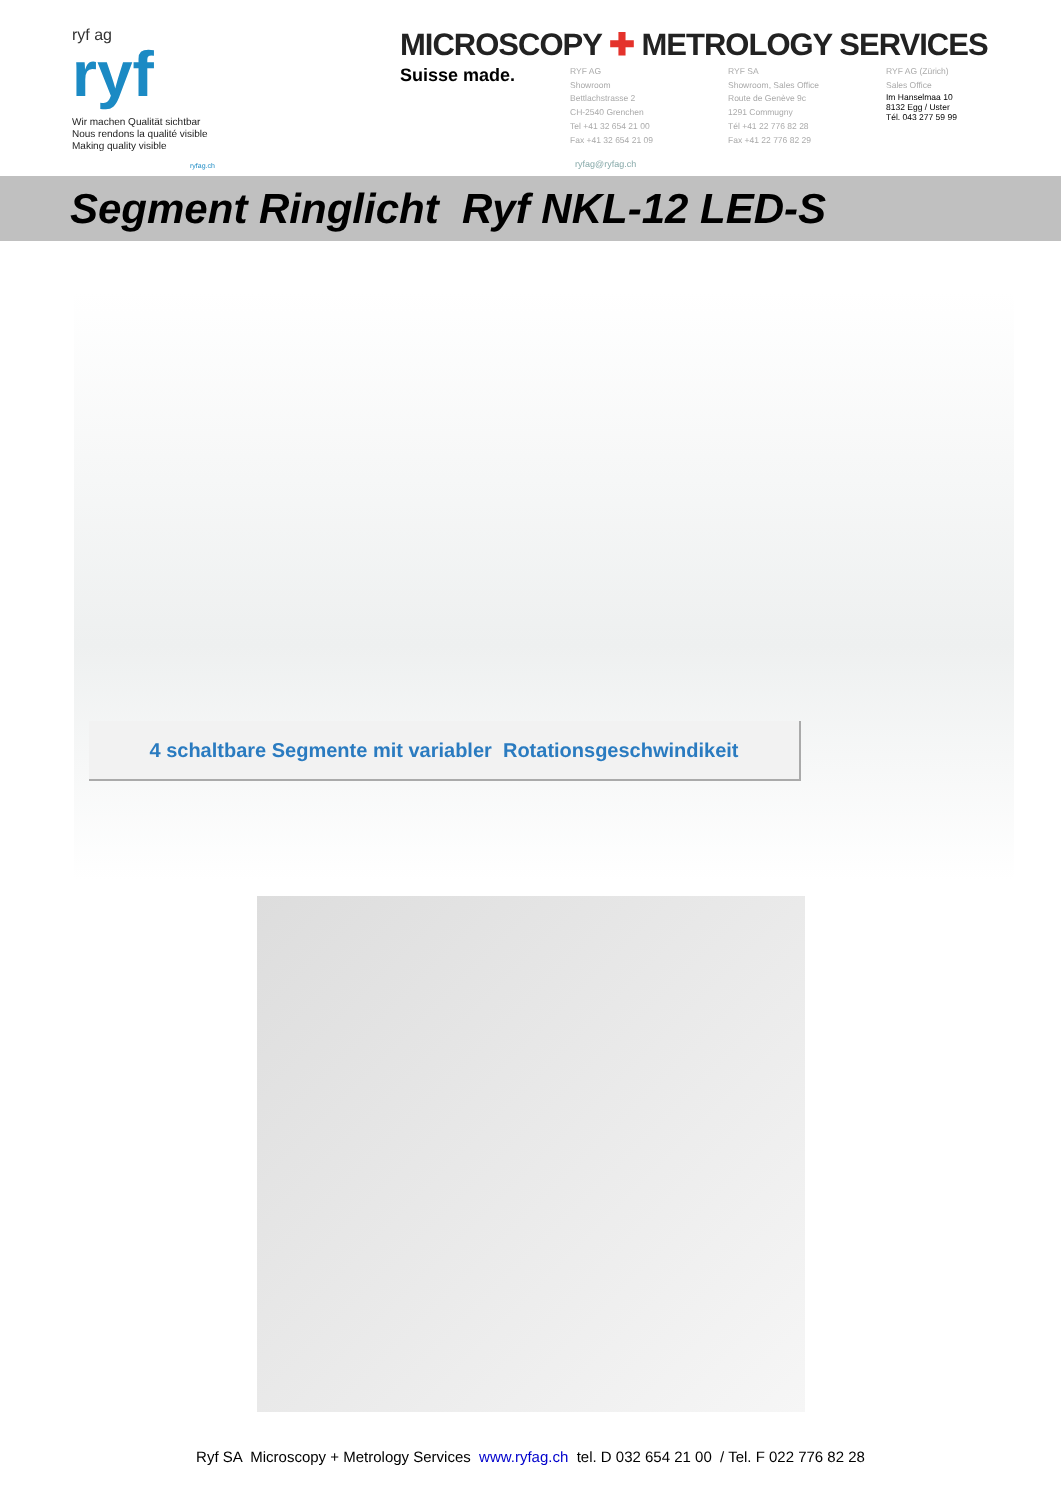ryf ag
ryf
Wir machen Qualität sichtbar
Nous rendons la qualité visible
Making quality visible
ryfag.ch
MICROSCOPY ✚ METROLOGY SERVICES
Suisse made.
RYF AG
Showroom
Bettlachstrasse 2
CH-2540 Grenchen
Tel +41 32 654 21 00
Fax +41 32 654 21 09
RYF SA
Showroom, Sales Office
Route de Genève 9c
1291 Commugny
Tél +41 22 776 82 28
Fax +41 22 776 82 29
RYF AG (Zürich)
Sales Office
Im Hanselmaa 10
8132 Egg / Uster
Tél. 043 277 59 99
ryfag@ryfag.ch
Segment Ringlicht Ryf NKL-12 LED-S
4 schaltbare Segmente mit variabler Rotationsgeschwindikeit
Ryf SA Microscopy + Metrology Services www.ryfag.ch tel. D 032 654 21 00 / Tel. F 022 776 82 28